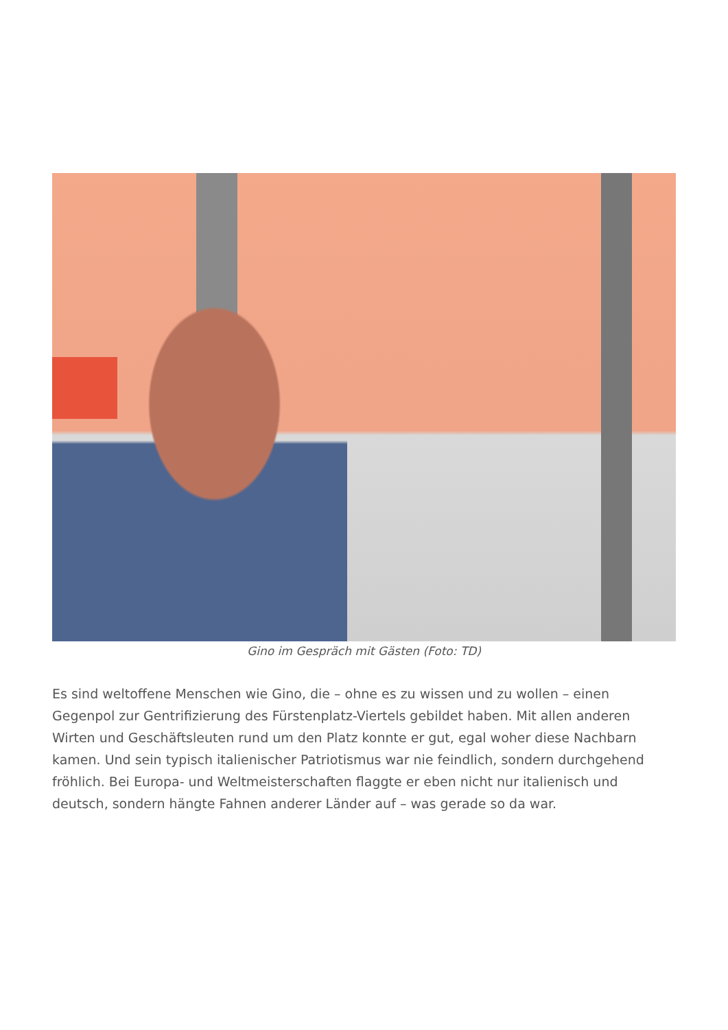Gino im Gespräch mit Gästen (Foto: TD)
Es sind weltoffene Menschen wie Gino, die – ohne es zu wissen und zu wollen – einen Gegenpol zur Gentrifizierung des Fürstenplatz-Viertels gebildet haben. Mit allen anderen Wirten und Geschäftsleuten rund um den Platz konnte er gut, egal woher diese Nachbarn kamen. Und sein typisch italienischer Patriotismus war nie feindlich, sondern durchgehend fröhlich. Bei Europa- und Weltmeisterschaften flaggte er eben nicht nur italienisch und deutsch, sondern hängte Fahnen anderer Länder auf – was gerade so da war.